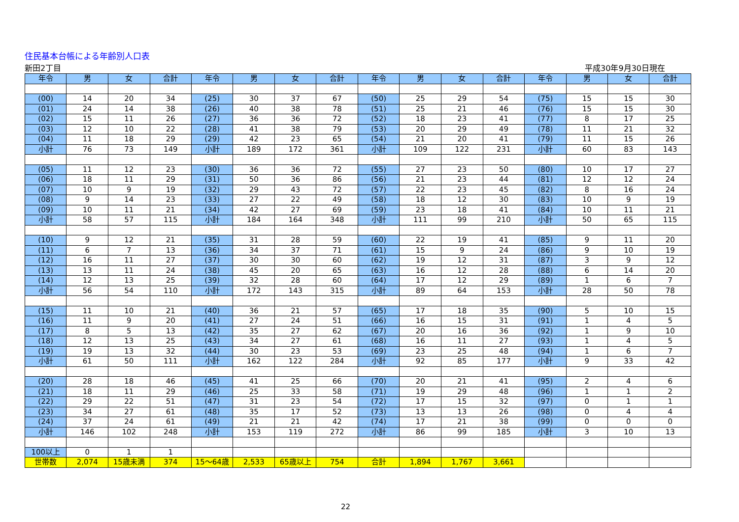住民基本台帳による年齢別人口表
新田2丁目 平成30年9月30日現在
| 年令 | 男 | 女 | 合計 | 年令 | 男 | 女 | 合計 | 年令 | 男 | 女 | 合計 | 年令 | 男 | 女 | 合計 |
| --- | --- | --- | --- | --- | --- | --- | --- | --- | --- | --- | --- | --- | --- | --- | --- |
| (00) | 14 | 20 | 34 | (25) | 30 | 37 | 67 | (50) | 25 | 29 | 54 | (75) | 15 | 15 | 30 |
| (01) | 24 | 14 | 38 | (26) | 40 | 38 | 78 | (51) | 25 | 21 | 46 | (76) | 15 | 15 | 30 |
| (02) | 15 | 11 | 26 | (27) | 36 | 36 | 72 | (52) | 18 | 23 | 41 | (77) | 8 | 17 | 25 |
| (03) | 12 | 10 | 22 | (28) | 41 | 38 | 79 | (53) | 20 | 29 | 49 | (78) | 11 | 21 | 32 |
| (04) | 11 | 18 | 29 | (29) | 42 | 23 | 65 | (54) | 21 | 20 | 41 | (79) | 11 | 15 | 26 |
| 小計 | 76 | 73 | 149 | 小計 | 189 | 172 | 361 | 小計 | 109 | 122 | 231 | 小計 | 60 | 83 | 143 |
| (05) | 11 | 12 | 23 | (30) | 36 | 36 | 72 | (55) | 27 | 23 | 50 | (80) | 10 | 17 | 27 |
| (06) | 18 | 11 | 29 | (31) | 50 | 36 | 86 | (56) | 21 | 23 | 44 | (81) | 12 | 12 | 24 |
| (07) | 10 | 9 | 19 | (32) | 29 | 43 | 72 | (57) | 22 | 23 | 45 | (82) | 8 | 16 | 24 |
| (08) | 9 | 14 | 23 | (33) | 27 | 22 | 49 | (58) | 18 | 12 | 30 | (83) | 10 | 9 | 19 |
| (09) | 10 | 11 | 21 | (34) | 42 | 27 | 69 | (59) | 23 | 18 | 41 | (84) | 10 | 11 | 21 |
| 小計 | 58 | 57 | 115 | 小計 | 184 | 164 | 348 | 小計 | 111 | 99 | 210 | 小計 | 50 | 65 | 115 |
| (10) | 9 | 12 | 21 | (35) | 31 | 28 | 59 | (60) | 22 | 19 | 41 | (85) | 9 | 11 | 20 |
| (11) | 6 | 7 | 13 | (36) | 34 | 37 | 71 | (61) | 15 | 9 | 24 | (86) | 9 | 10 | 19 |
| (12) | 16 | 11 | 27 | (37) | 30 | 30 | 60 | (62) | 19 | 12 | 31 | (87) | 3 | 9 | 12 |
| (13) | 13 | 11 | 24 | (38) | 45 | 20 | 65 | (63) | 16 | 12 | 28 | (88) | 6 | 14 | 20 |
| (14) | 12 | 13 | 25 | (39) | 32 | 28 | 60 | (64) | 17 | 12 | 29 | (89) | 1 | 6 | 7 |
| 小計 | 56 | 54 | 110 | 小計 | 172 | 143 | 315 | 小計 | 89 | 64 | 153 | 小計 | 28 | 50 | 78 |
| (15) | 11 | 10 | 21 | (40) | 36 | 21 | 57 | (65) | 17 | 18 | 35 | (90) | 5 | 10 | 15 |
| (16) | 11 | 9 | 20 | (41) | 27 | 24 | 51 | (66) | 16 | 15 | 31 | (91) | 1 | 4 | 5 |
| (17) | 8 | 5 | 13 | (42) | 35 | 27 | 62 | (67) | 20 | 16 | 36 | (92) | 1 | 9 | 10 |
| (18) | 12 | 13 | 25 | (43) | 34 | 27 | 61 | (68) | 16 | 11 | 27 | (93) | 1 | 4 | 5 |
| (19) | 19 | 13 | 32 | (44) | 30 | 23 | 53 | (69) | 23 | 25 | 48 | (94) | 1 | 6 | 7 |
| 小計 | 61 | 50 | 111 | 小計 | 162 | 122 | 284 | 小計 | 92 | 85 | 177 | 小計 | 9 | 33 | 42 |
| (20) | 28 | 18 | 46 | (45) | 41 | 25 | 66 | (70) | 20 | 21 | 41 | (95) | 2 | 4 | 6 |
| (21) | 18 | 11 | 29 | (46) | 25 | 33 | 58 | (71) | 19 | 29 | 48 | (96) | 1 | 1 | 2 |
| (22) | 29 | 22 | 51 | (47) | 31 | 23 | 54 | (72) | 17 | 15 | 32 | (97) | 0 | 1 | 1 |
| (23) | 34 | 27 | 61 | (48) | 35 | 17 | 52 | (73) | 13 | 13 | 26 | (98) | 0 | 4 | 4 |
| (24) | 37 | 24 | 61 | (49) | 21 | 21 | 42 | (74) | 17 | 21 | 38 | (99) | 0 | 0 | 0 |
| 小計 | 146 | 102 | 248 | 小計 | 153 | 119 | 272 | 小計 | 86 | 99 | 185 | 小計 | 3 | 10 | 13 |
| 100以上 | 0 | 1 | 1 | | | | | | | | | | | | |
| 世帯数 | 2,074 | 15歳未満 | 374 | 15～64歳 | 2,533 | 65歳以上 | 754 | 合計 | 1,894 | 1,767 | 3,661 | | | | |
22